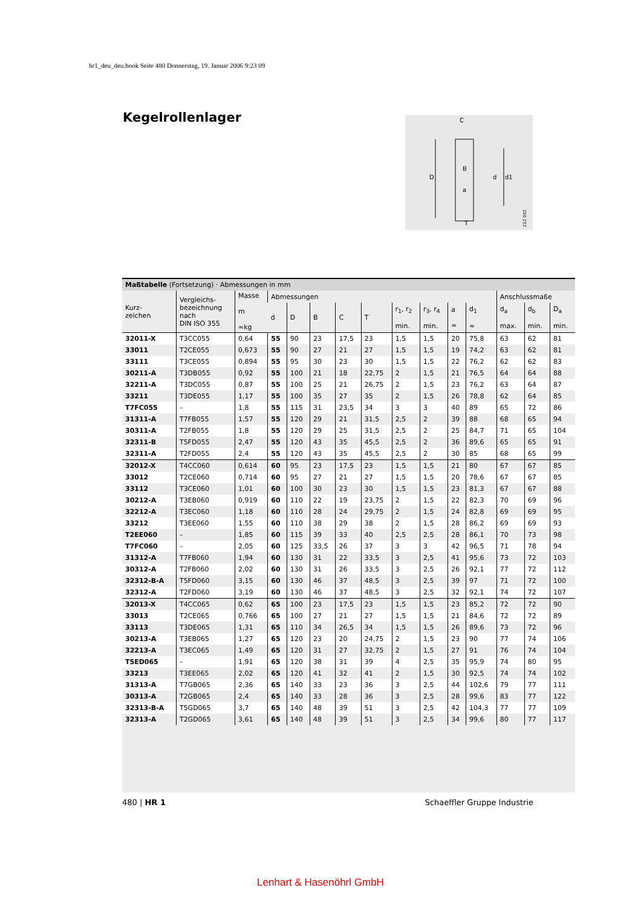hr1_deu_deu.book Seite 480 Donnerstag, 19. Januar 2006 9:23 09
Kegelrollenlager
C
D
d
d1
T
B
a
212 002
Maßtabelle (Fortsetzung) · Abmessungen in mm
| Kurz- zeichen | Vergleichs- bezeichnung nach DIN ISO 355 | Masse m ≈kg | Abmessungen | | | | | | | | | Anschlussmaße | | |
| --- | --- | --- | --- | --- | --- | --- | --- | --- | --- | --- | --- | --- | --- | --- |
| | | | d | D | B | C | T | r<sub>1</sub>, r<sub>2</sub> min. | r<sub>3</sub>, r<sub>4</sub> min. | a ≈ | d<sub>1</sub> ≈ | d<sub>a</sub> max. | d<sub>b</sub> min. | D<sub>a</sub> min. |
| 32011-X | T3CC055 | 0,64 | 55 | 90 | 23 | 17,5 | 23 | 1,5 | 1,5 | 20 | 75,8 | 63 | 62 | 81 |
| 33011 | T2CE055 | 0,673 | 55 | 90 | 27 | 21 | 27 | 1,5 | 1,5 | 19 | 74,2 | 63 | 62 | 81 |
| 33111 | T3CE055 | 0,894 | 55 | 95 | 30 | 23 | 30 | 1,5 | 1,5 | 22 | 76,2 | 62 | 62 | 83 |
| 30211-A | T3DB055 | 0,92 | 55 | 100 | 21 | 18 | 22,75 | 2 | 1,5 | 21 | 76,5 | 64 | 64 | 88 |
| 32211-A | T3DC055 | 0,87 | 55 | 100 | 25 | 21 | 26,75 | 2 | 1,5 | 23 | 76,2 | 63 | 64 | 87 |
| 33211 | T3DE055 | 1,17 | 55 | 100 | 35 | 27 | 35 | 2 | 1,5 | 26 | 78,8 | 62 | 64 | 85 |
| T7FC055 | – | 1,8 | 55 | 115 | 31 | 23,5 | 34 | 3 | 3 | 40 | 89 | 65 | 72 | 86 |
| 31311-A | T7FB055 | 1,57 | 55 | 120 | 29 | 21 | 31,5 | 2,5 | 2 | 39 | 88 | 68 | 65 | 94 |
| 30311-A | T2FB055 | 1,8 | 55 | 120 | 29 | 25 | 31,5 | 2,5 | 2 | 25 | 84,7 | 71 | 65 | 104 |
| 32311-B | T5FD055 | 2,47 | 55 | 120 | 43 | 35 | 45,5 | 2,5 | 2 | 36 | 89,6 | 65 | 65 | 91 |
| 32311-A | T2FD055 | 2,4 | 55 | 120 | 43 | 35 | 45,5 | 2,5 | 2 | 30 | 85 | 68 | 65 | 99 |
| 32012-X | T4CC060 | 0,614 | 60 | 95 | 23 | 17,5 | 23 | 1,5 | 1,5 | 21 | 80 | 67 | 67 | 85 |
| 33012 | T2CE060 | 0,714 | 60 | 95 | 27 | 21 | 27 | 1,5 | 1,5 | 20 | 78,6 | 67 | 67 | 85 |
| 33112 | T3CE060 | 1,01 | 60 | 100 | 30 | 23 | 30 | 1,5 | 1,5 | 23 | 81,3 | 67 | 67 | 88 |
| 30212-A | T3EB060 | 0,919 | 60 | 110 | 22 | 19 | 23,75 | 2 | 1,5 | 22 | 82,3 | 70 | 69 | 96 |
| 32212-A | T3EC060 | 1,18 | 60 | 110 | 28 | 24 | 29,75 | 2 | 1,5 | 24 | 82,8 | 69 | 69 | 95 |
| 33212 | T3EE060 | 1,55 | 60 | 110 | 38 | 29 | 38 | 2 | 1,5 | 28 | 86,2 | 69 | 69 | 93 |
| T2EE060 | – | 1,85 | 60 | 115 | 39 | 33 | 40 | 2,5 | 2,5 | 28 | 86,1 | 70 | 73 | 98 |
| T7FC060 | – | 2,05 | 60 | 125 | 33,5 | 26 | 37 | 3 | 3 | 42 | 96,5 | 71 | 78 | 94 |
| 31312-A | T7FB060 | 1,94 | 60 | 130 | 31 | 22 | 33,5 | 3 | 2,5 | 41 | 95,6 | 73 | 72 | 103 |
| 30312-A | T2FB060 | 2,02 | 60 | 130 | 31 | 26 | 33,5 | 3 | 2,5 | 26 | 92,1 | 77 | 72 | 112 |
| 32312-B-A | T5FD060 | 3,15 | 60 | 130 | 46 | 37 | 48,5 | 3 | 2,5 | 39 | 97 | 71 | 72 | 100 |
| 32312-A | T2FD060 | 3,19 | 60 | 130 | 46 | 37 | 48,5 | 3 | 2,5 | 32 | 92,1 | 74 | 72 | 107 |
| 32013-X | T4CC065 | 0,62 | 65 | 100 | 23 | 17,5 | 23 | 1,5 | 1,5 | 23 | 85,2 | 72 | 72 | 90 |
| 33013 | T2CE065 | 0,766 | 65 | 100 | 27 | 21 | 27 | 1,5 | 1,5 | 21 | 84,6 | 72 | 72 | 89 |
| 33113 | T3DE065 | 1,31 | 65 | 110 | 34 | 26,5 | 34 | 1,5 | 1,5 | 26 | 89,6 | 73 | 72 | 96 |
| 30213-A | T3EB065 | 1,27 | 65 | 120 | 23 | 20 | 24,75 | 2 | 1,5 | 23 | 90 | 77 | 74 | 106 |
| 32213-A | T3EC065 | 1,49 | 65 | 120 | 31 | 27 | 32,75 | 2 | 1,5 | 27 | 91 | 76 | 74 | 104 |
| T5ED065 | – | 1,91 | 65 | 120 | 38 | 31 | 39 | 4 | 2,5 | 35 | 95,9 | 74 | 80 | 95 |
| 33213 | T3EE065 | 2,02 | 65 | 120 | 41 | 32 | 41 | 2 | 1,5 | 30 | 92,5 | 74 | 74 | 102 |
| 31313-A | T7GB065 | 2,36 | 65 | 140 | 33 | 23 | 36 | 3 | 2,5 | 44 | 102,6 | 79 | 77 | 111 |
| 30313-A | T2GB065 | 2,4 | 65 | 140 | 33 | 28 | 36 | 3 | 2,5 | 28 | 99,6 | 83 | 77 | 122 |
| 32313-B-A | T5GD065 | 3,7 | 65 | 140 | 48 | 39 | 51 | 3 | 2,5 | 42 | 104,3 | 77 | 77 | 109 |
| 32313-A | T2GD065 | 3,61 | 65 | 140 | 48 | 39 | 51 | 3 | 2,5 | 34 | 99,6 | 80 | 77 | 117 |
480 | HR 1 Schaeffler Gruppe Industrie
Lenhart & Hasenöhrl GmbH